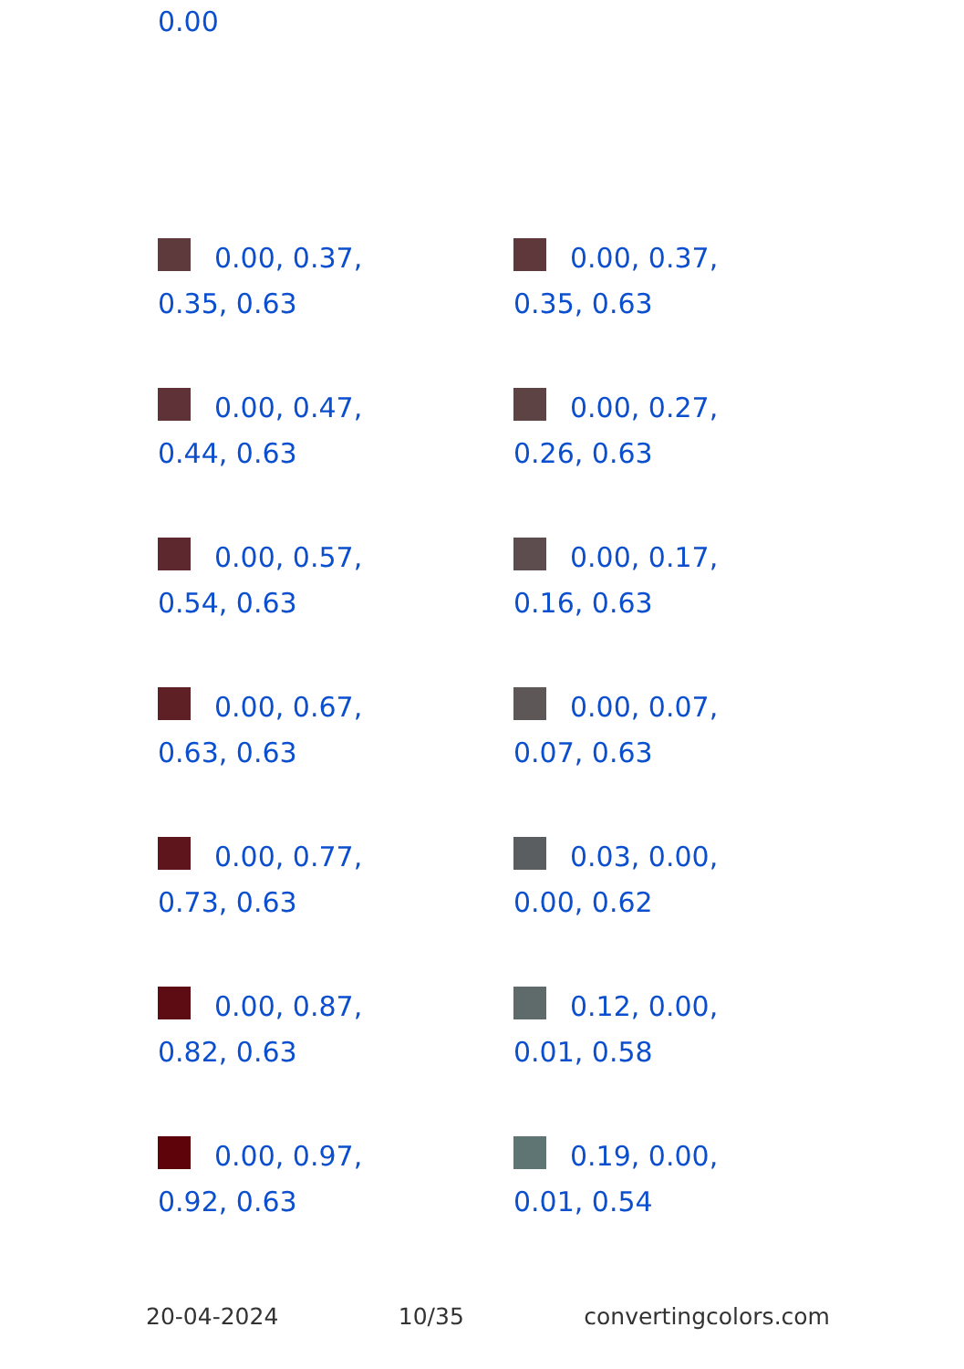0.00
0.00, 0.37, 0.35, 0.63
0.00, 0.37, 0.35, 0.63
0.00, 0.47, 0.44, 0.63
0.00, 0.27, 0.26, 0.63
0.00, 0.57, 0.54, 0.63
0.00, 0.17, 0.16, 0.63
0.00, 0.67, 0.63, 0.63
0.00, 0.07, 0.07, 0.63
0.00, 0.77, 0.73, 0.63
0.03, 0.00, 0.00, 0.62
0.00, 0.87, 0.82, 0.63
0.12, 0.00, 0.01, 0.58
0.00, 0.97, 0.92, 0.63
0.19, 0.00, 0.01, 0.54
20-04-2024 10/35 convertingcolors.com